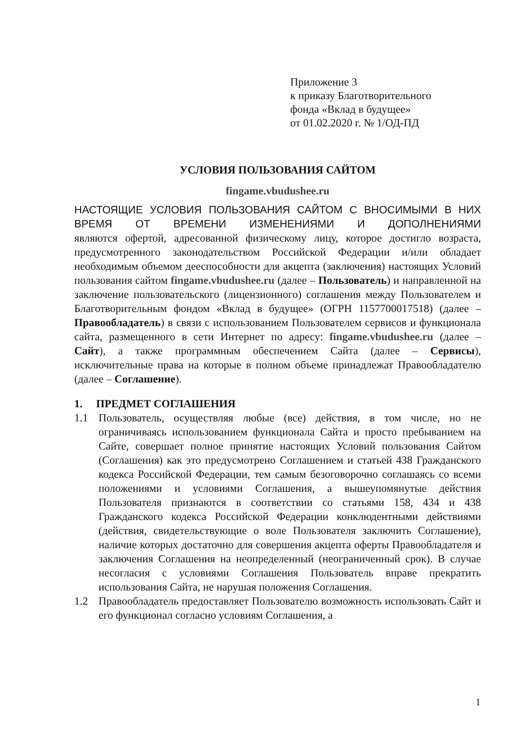Приложение 3
к приказу Благотворительного
фонда «Вклад в будущее»
от 01.02.2020 г. № 1/ОД-ПД
УСЛОВИЯ ПОЛЬЗОВАНИЯ САЙТОМ
fingame.vbudushee.ru
НАСТОЯЩИЕ УСЛОВИЯ ПОЛЬЗОВАНИЯ САЙТОМ С ВНОСИМЫМИ В НИХ ВРЕМЯ ОТ ВРЕМЕНИ ИЗМЕНЕНИЯМИ И ДОПОЛНЕНИЯМИ
являются офертой, адресованной физическому лицу, которое достигло возраста, предусмотренного законодательством Российской Федерации и/или обладает необходимым объемом дееспособности для акцепта (заключения) настоящих Условий пользования сайтом fingame.vbudushee.ru (далее – Пользователь) и направленной на заключение пользовательского (лицензионного) соглашения между Пользователем и Благотворительным фондом «Вклад в будущее» (ОГРН 1157700017518) (далее – Правообладатель) в связи с использованием Пользователем сервисов и функционала сайта, размещенного в сети Интернет по адресу: fingame.vbudushee.ru (далее – Сайт), а также программным обеспечением Сайта (далее – Сервисы), исключительные права на которые в полном объеме принадлежат Правообладателю (далее – Соглашение).
1. ПРЕДМЕТ СОГЛАШЕНИЯ
1.1 Пользователь, осуществляя любые (все) действия, в том числе, но не ограничиваясь использованием функционала Сайта и просто пребыванием на Сайте, совершает полное принятие настоящих Условий пользования Сайтом (Соглашения) как это предусмотрено Соглашением и статьей 438 Гражданского кодекса Российской Федерации, тем самым безоговорочно соглашаясь со всеми положениями и условиями Соглашения, а вышеупомянутые действия Пользователя признаются в соответствии со статьями 158, 434 и 438 Гражданского кодекса Российской Федерации конклюдентными действиями (действия, свидетельствующие о воле Пользователя заключить Соглашение), наличие которых достаточно для совершения акцепта оферты Правообладателя и заключения Соглашения на неопределенный (неограниченный срок). В случае несогласия с условиями Соглашения Пользователь вправе прекратить использования Сайта, не нарушая положения Соглашения.
1.2 Правообладатель предоставляет Пользователю возможность использовать Сайт и его функционал согласно условиям Соглашения, а
1